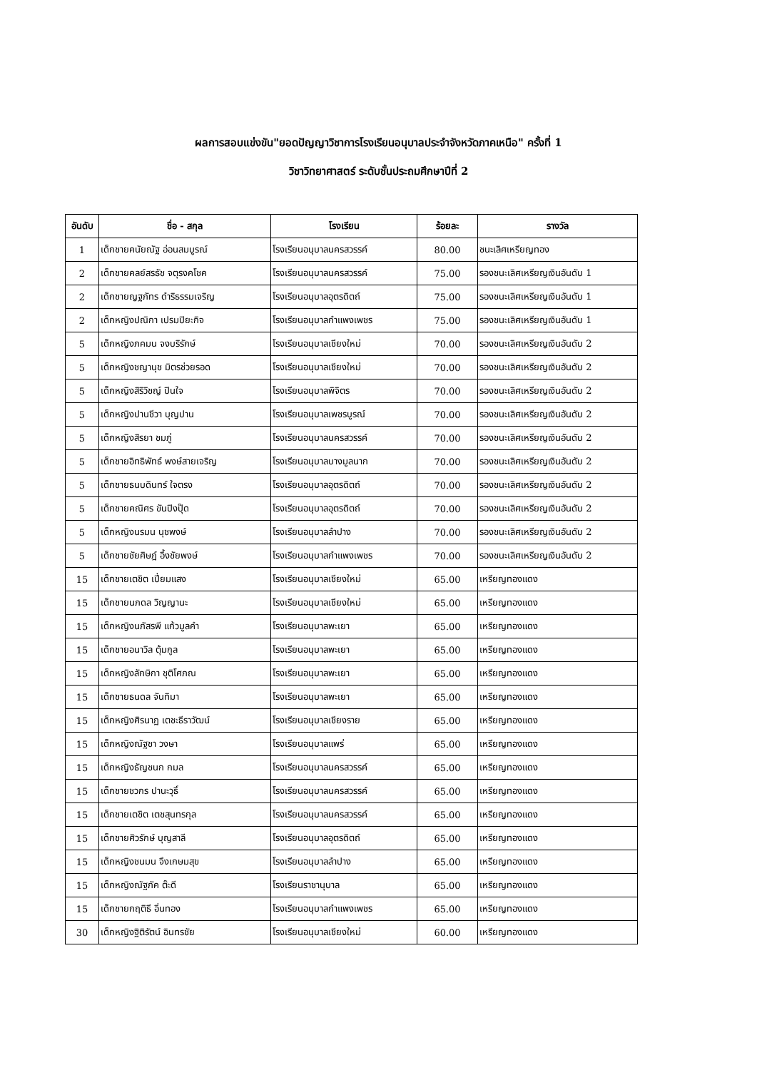ผลการสอบแข่งขัน"ยอดปัญญาวิชาการโรงเรียนอนุบาลประจำจังหวัดภาคเหนือ" ครั้งที่ 1
วิชาวิทยาศาสตร์ ระดับชั้นประถมศึกษาปีที่ 2
| อันดับ | ชื่อ - สกุล | โรงเรียน | ร้อยละ | รางวัล |
| --- | --- | --- | --- | --- |
| 1 | เด็กชายคนัยณัฐ อ่อนสมบูรณ์ | โรงเรียนอนุบาลนครสวรรค์ | 80.00 | ชนะเลิศเหรียญทอง |
| 2 | เด็กชายคลย์สรธัช จตุรงคโชค | โรงเรียนอนุบาลนครสวรรค์ | 75.00 | รองชนะเลิศเหรียญเงินอันดับ 1 |
| 2 | เด็กชายญฐภัทร ดำริธรรมเจริญ | โรงเรียนอนุบาลอุตรดิตถ์ | 75.00 | รองชนะเลิศเหรียญเงินอันดับ 1 |
| 2 | เด็กหญิงปณิกา เปรมปิยะกิจ | โรงเรียนอนุบาลกำแพงเพชร | 75.00 | รองชนะเลิศเหรียญเงินอันดับ 1 |
| 5 | เด็กหญิงภคมน จงบริรักษ์ | โรงเรียนอนุบาลเชียงใหม่ | 70.00 | รองชนะเลิศเหรียญเงินอันดับ 2 |
| 5 | เด็กหญิงชญานุช มิตรช่วยรอด | โรงเรียนอนุบาลเชียงใหม่ | 70.00 | รองชนะเลิศเหรียญเงินอันดับ 2 |
| 5 | เด็กหญิงสิริวิชญ์ ปินใจ | โรงเรียนอนุบาลพิจิตร | 70.00 | รองชนะเลิศเหรียญเงินอันดับ 2 |
| 5 | เด็กหญิงปานชีวา บุญปาน | โรงเรียนอนุบาลเพชรบูรณ์ | 70.00 | รองชนะเลิศเหรียญเงินอันดับ 2 |
| 5 | เด็กหญิงสิรยา ชมภู่ | โรงเรียนอนุบาลนครสวรรค์ | 70.00 | รองชนะเลิศเหรียญเงินอันดับ 2 |
| 5 | เด็กชายอิทธิพัทธ์ พงษ์สายเจริญ | โรงเรียนอนุบาลบางมูลนาก | 70.00 | รองชนะเลิศเหรียญเงินอันดับ 2 |
| 5 | เด็กชายธนบดินทร์ ใจตรง | โรงเรียนอนุบาลอุตรดิตถ์ | 70.00 | รองชนะเลิศเหรียญเงินอันดับ 2 |
| 5 | เด็กชายคณิศร ขันปิงปุ๊ด | โรงเรียนอนุบาลอุตรดิตถ์ | 70.00 | รองชนะเลิศเหรียญเงินอันดับ 2 |
| 5 | เด็กหญิงนรมน นุชพงษ์ | โรงเรียนอนุบาลลำปาง | 70.00 | รองชนะเลิศเหรียญเงินอันดับ 2 |
| 5 | เด็กชายชัยศิษฎ์ อึ้งชัยพงษ์ | โรงเรียนอนุบาลกำแพงเพชร | 70.00 | รองชนะเลิศเหรียญเงินอันดับ 2 |
| 15 | เด็กชายเตชิต เปี่ยมแสง | โรงเรียนอนุบาลเชียงใหม่ | 65.00 | เหรียญทองแดง |
| 15 | เด็กชายนภดล วิญญานะ | โรงเรียนอนุบาลเชียงใหม่ | 65.00 | เหรียญทองแดง |
| 15 | เด็กหญิงนภัสรพี แก้วมูลคำ | โรงเรียนอนุบาลพะเยา | 65.00 | เหรียญทองแดง |
| 15 | เด็กชายอนาวิล ตุ้มกูล | โรงเรียนอนุบาลพะเยา | 65.00 | เหรียญทองแดง |
| 15 | เด็กหญิงลักษิกา ชุติโศภณ | โรงเรียนอนุบาลพะเยา | 65.00 | เหรียญทองแดง |
| 15 | เด็กชายธนดล จันทิมา | โรงเรียนอนุบาลพะเยา | 65.00 | เหรียญทองแดง |
| 15 | เด็กหญิงศิรนาฏ เตชะธีราวัฒน์ | โรงเรียนอนุบาลเชียงราย | 65.00 | เหรียญทองแดง |
| 15 | เด็กหญิงณัฐชา วงษา | โรงเรียนอนุบาลแพร่ | 65.00 | เหรียญทองแดง |
| 15 | เด็กหญิงธัญชนก กมล | โรงเรียนอนุบาลนครสวรรค์ | 65.00 | เหรียญทองแดง |
| 15 | เด็กชายชวกร ปานะวุธิ์ | โรงเรียนอนุบาลนครสวรรค์ | 65.00 | เหรียญทองแดง |
| 15 | เด็กชายเตชิต เตชสุนทรกุล | โรงเรียนอนุบาลนครสวรรค์ | 65.00 | เหรียญทองแดง |
| 15 | เด็กชายศิวรักษ์ บุญสาลี | โรงเรียนอนุบาลอุตรดิตถ์ | 65.00 | เหรียญทองแดง |
| 15 | เด็กหญิงชนมน จึงเกษมสุข | โรงเรียนอนุบาลลำปาง | 65.00 | เหรียญทองแดง |
| 15 | เด็กหญิงณัฐภัค ต๊ะดี | โรงเรียนราชานุบาล | 65.00 | เหรียญทองแดง |
| 15 | เด็กชายกฤติธี อิ่นทอง | โรงเรียนอนุบาลกำแพงเพชร | 65.00 | เหรียญทองแดง |
| 30 | เด็กหญิงฐิติรัตน์ อินทรชัย | โรงเรียนอนุบาลเชียงใหม่ | 60.00 | เหรียญทองแดง |